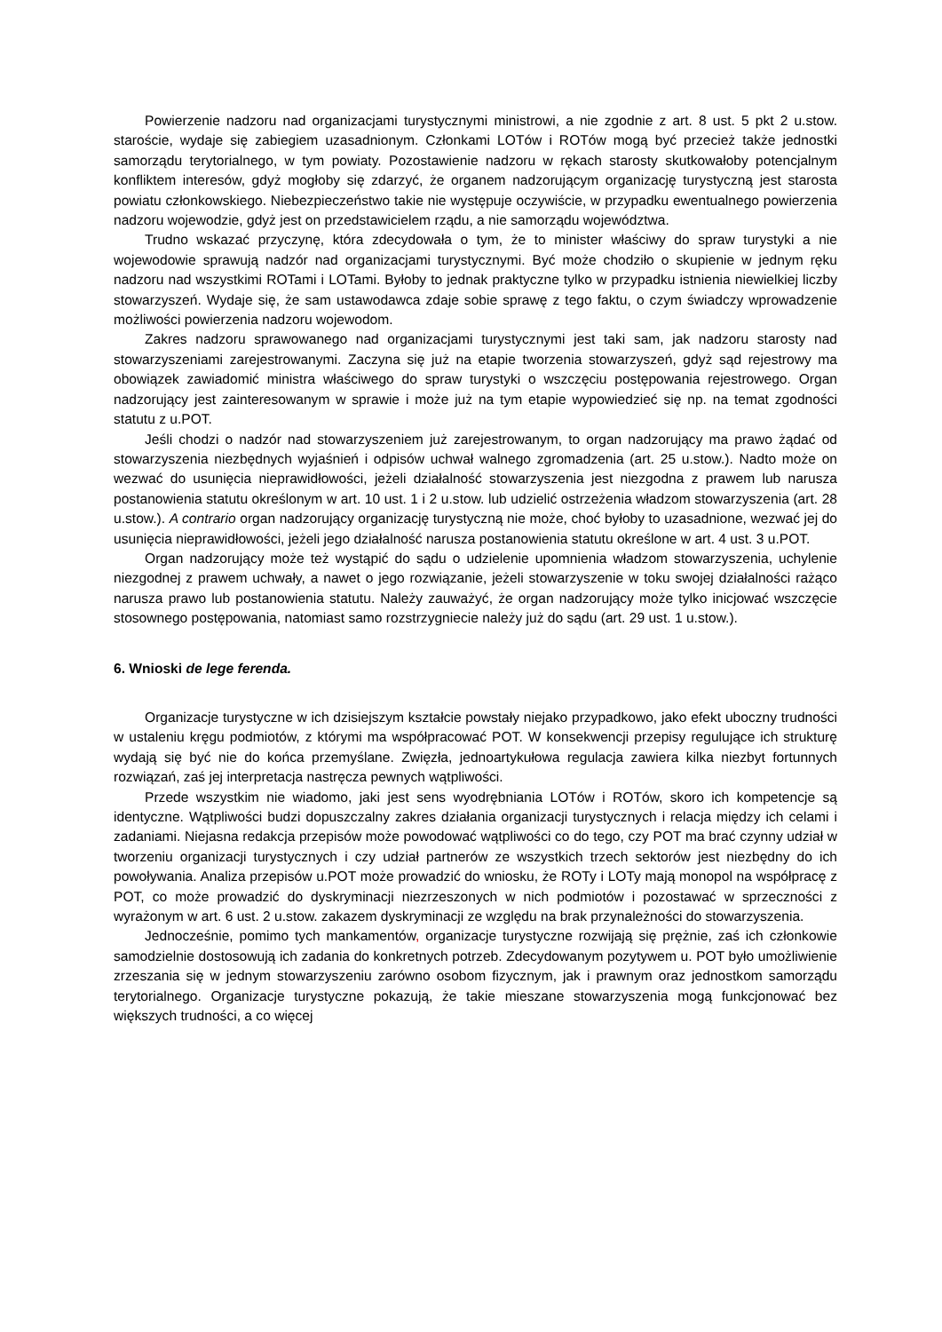Powierzenie nadzoru nad organizacjami turystycznymi ministrowi, a nie zgodnie z art. 8 ust. 5 pkt 2 u.stow. staroście, wydaje się zabiegiem uzasadnionym. Członkami LOTów i ROTów mogą być przecież także jednostki samorządu terytorialnego, w tym powiaty. Pozostawienie nadzoru w rękach starosty skutkowałoby potencjalnym konfliktem interesów, gdyż mogłoby się zdarzyć, że organem nadzorującym organizację turystyczną jest starosta powiatu członkowskiego. Niebezpieczeństwo takie nie występuje oczywiście, w przypadku ewentualnego powierzenia nadzoru wojewodzie, gdyż jest on przedstawicielem rządu, a nie samorządu województwa.
Trudno wskazać przyczynę, która zdecydowała o tym, że to minister właściwy do spraw turystyki a nie wojewodowie sprawują nadzór nad organizacjami turystycznymi. Być może chodziło o skupienie w jednym ręku nadzoru nad wszystkimi ROTami i LOTami. Byłoby to jednak praktyczne tylko w przypadku istnienia niewielkiej liczby stowarzyszeń. Wydaje się, że sam ustawodawca zdaje sobie sprawę z tego faktu, o czym świadczy wprowadzenie możliwości powierzenia nadzoru wojewodom.
Zakres nadzoru sprawowanego nad organizacjami turystycznymi jest taki sam, jak nadzoru starosty nad stowarzyszeniami zarejestrowanymi. Zaczyna się już na etapie tworzenia stowarzyszeń, gdyż sąd rejestrowy ma obowiązek zawiadomić ministra właściwego do spraw turystyki o wszczęciu postępowania rejestrowego. Organ nadzorujący jest zainteresowanym w sprawie i może już na tym etapie wypowiedzieć się np. na temat zgodności statutu z u.POT.
Jeśli chodzi o nadzór nad stowarzyszeniem już zarejestrowanym, to organ nadzorujący ma prawo żądać od stowarzyszenia niezbędnych wyjaśnień i odpisów uchwał walnego zgromadzenia (art. 25 u.stow.). Nadto może on wezwać do usunięcia nieprawidłowości, jeżeli działalność stowarzyszenia jest niezgodna z prawem lub narusza postanowienia statutu określonym w art. 10 ust. 1 i 2 u.stow. lub udzielić ostrzeżenia władzom stowarzyszenia (art. 28 u.stow.). A contrario organ nadzorujący organizację turystyczną nie może, choć byłoby to uzasadnione, wezwać jej do usunięcia nieprawidłowości, jeżeli jego działalność narusza postanowienia statutu określone w art. 4 ust. 3 u.POT.
Organ nadzorujący może też wystąpić do sądu o udzielenie upomnienia władzom stowarzyszenia, uchylenie niezgodnej z prawem uchwały, a nawet o jego rozwiązanie, jeżeli stowarzyszenie w toku swojej działalności rażąco narusza prawo lub postanowienia statutu. Należy zauważyć, że organ nadzorujący może tylko inicjować wszczęcie stosownego postępowania, natomiast samo rozstrzygniecie należy już do sądu (art. 29 ust. 1 u.stow.).
6. Wnioski de lege ferenda.
Organizacje turystyczne w ich dzisiejszym kształcie powstały niejako przypadkowo, jako efekt uboczny trudności w ustaleniu kręgu podmiotów, z którymi ma współpracować POT. W konsekwencji przepisy regulujące ich strukturę wydają się być nie do końca przemyślane. Zwięzła, jednoartykułowa regulacja zawiera kilka niezbyt fortunnych rozwiązań, zaś jej interpretacja nastręcza pewnych wątpliwości.
Przede wszystkim nie wiadomo, jaki jest sens wyodrębniania LOTów i ROTów, skoro ich kompetencje są identyczne. Wątpliwości budzi dopuszczalny zakres działania organizacji turystycznych i relacja między ich celami i zadaniami. Niejasna redakcja przepisów może powodować wątpliwości co do tego, czy POT ma brać czynny udział w tworzeniu organizacji turystycznych i czy udział partnerów ze wszystkich trzech sektorów jest niezbędny do ich powoływania. Analiza przepisów u.POT może prowadzić do wniosku, że ROTy i LOTy mają monopol na współpracę z POT, co może prowadzić do dyskryminacji niezrzeszonych w nich podmiotów i pozostawać w sprzeczności z wyrażonym w art. 6 ust. 2 u.stow. zakazem dyskryminacji ze względu na brak przynależności do stowarzyszenia.
Jednocześnie, pomimo tych mankamentów, organizacje turystyczne rozwijają się prężnie, zaś ich członkowie samodzielnie dostosowują ich zadania do konkretnych potrzeb. Zdecydowanym pozytywem u. POT było umożliwienie zrzeszania się w jednym stowarzyszeniu zarówno osobom fizycznym, jak i prawnym oraz jednostkom samorządu terytorialnego. Organizacje turystyczne pokazują, że takie mieszane stowarzyszenia mogą funkcjonować bez większych trudności, a co więcej